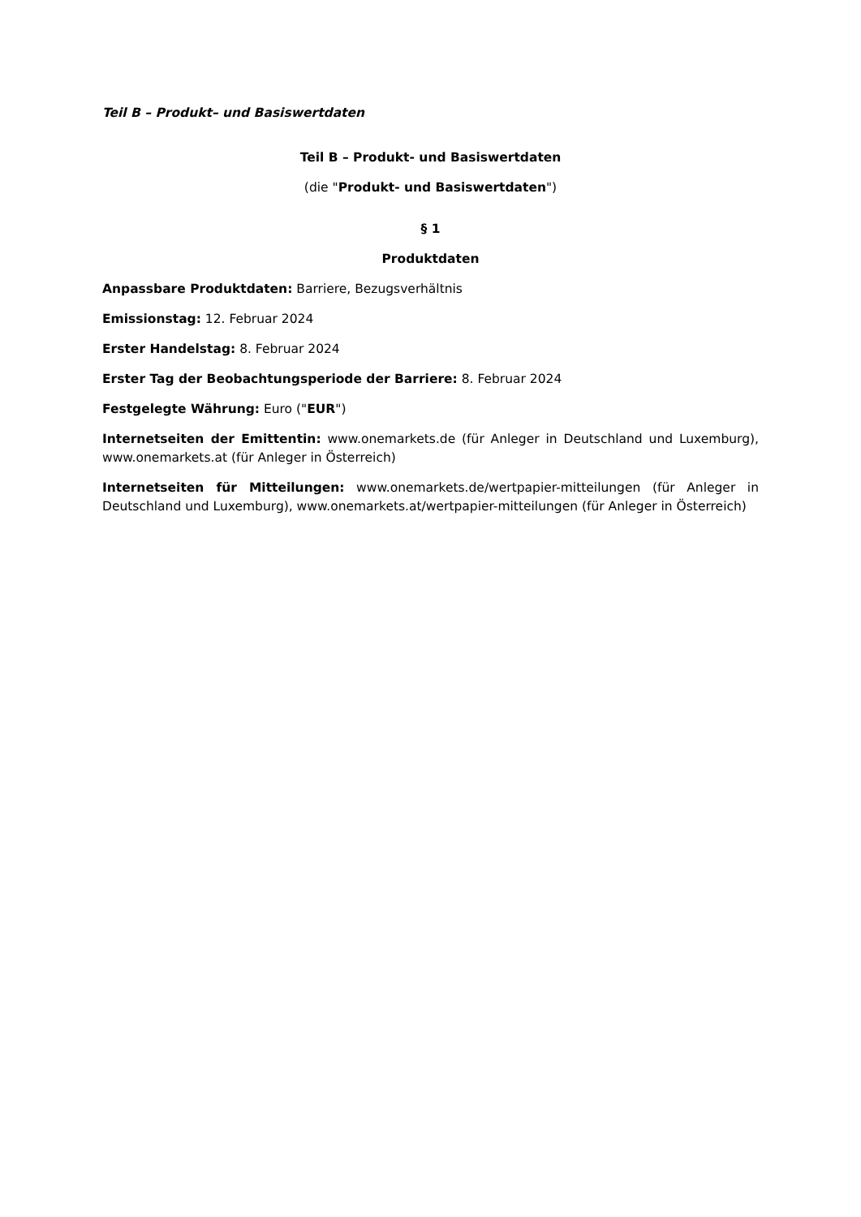Teil B – Produkt– und Basiswertdaten
Teil B – Produkt- und Basiswertdaten
(die "Produkt- und Basiswertdaten")
§ 1
Produktdaten
Anpassbare Produktdaten: Barriere, Bezugsverhältnis
Emissionstag: 12. Februar 2024
Erster Handelstag: 8. Februar 2024
Erster Tag der Beobachtungsperiode der Barriere: 8. Februar 2024
Festgelegte Währung: Euro ("EUR")
Internetseiten der Emittentin: www.onemarkets.de (für Anleger in Deutschland und Luxemburg), www.onemarkets.at (für Anleger in Österreich)
Internetseiten für Mitteilungen: www.onemarkets.de/wertpapier-mitteilungen (für Anleger in Deutschland und Luxemburg), www.onemarkets.at/wertpapier-mitteilungen (für Anleger in Österreich)